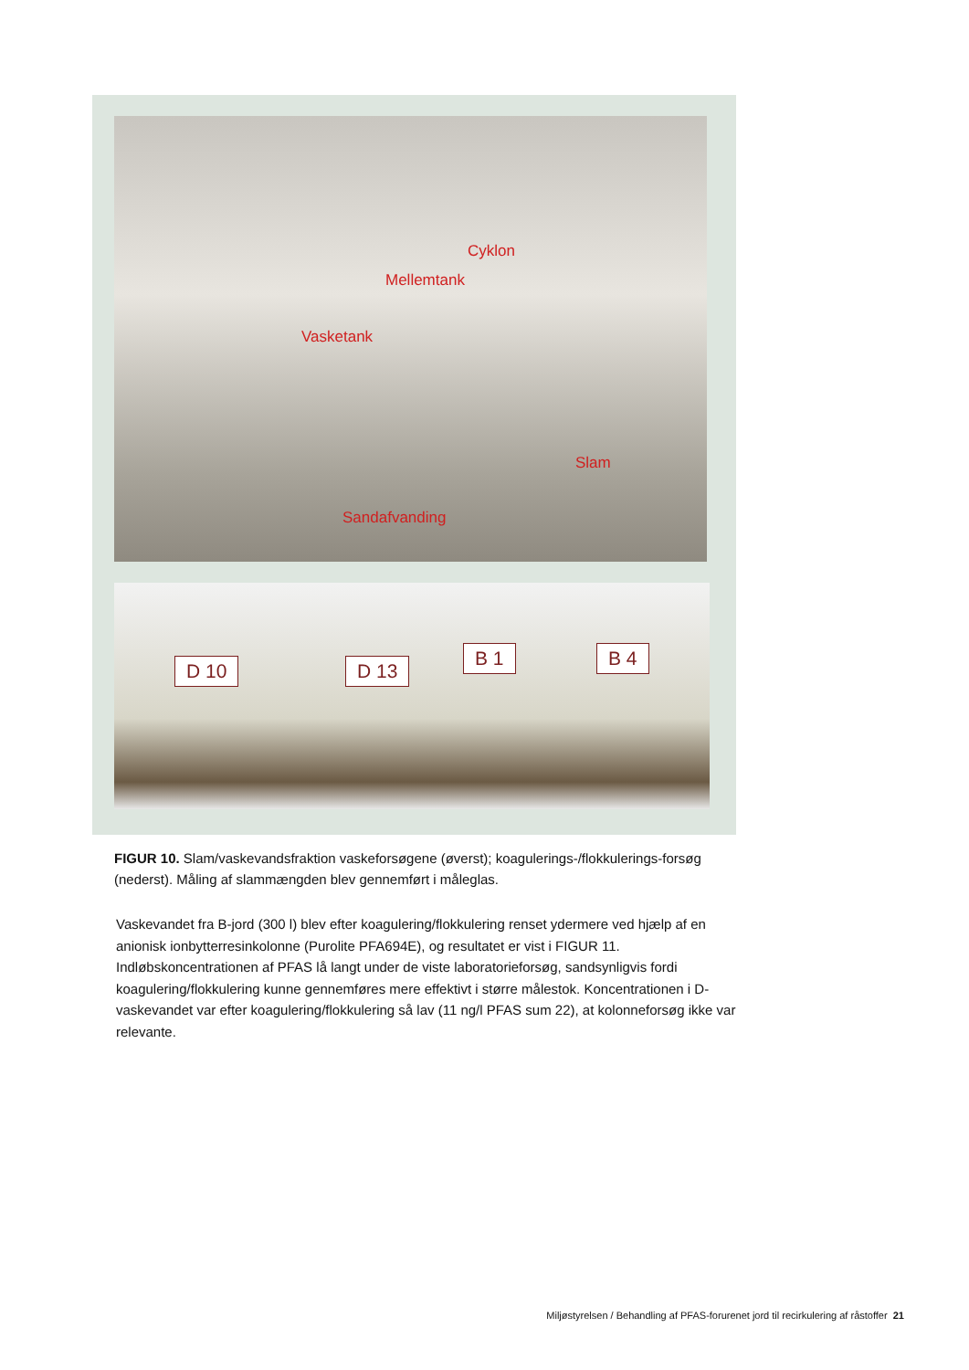Cyklon
Mellemtank
Vasketank
Slam
Sandafvanding
D 10 D 13
B 1 B 4
FIGUR 10. Slam/vaskevandsfraktion vaskeforsøgene (øverst); koagulerings-/flokkulerings-forsøg (nederst). Måling af slammængden blev gennemført i måleglas.
Vaskevandet fra B-jord (300 l) blev efter koagulering/flokkulering renset ydermere ved hjælp af en anionisk ionbytterresinkolonne (Purolite PFA694E), og resultatet er vist i FIGUR 11. Indløbskoncentrationen af PFAS lå langt under de viste laboratorieforsøg, sandsynligvis fordi koagulering/flokkulering kunne gennemføres mere effektivt i større målestok. Koncentrationen i D-vaskevandet var efter koagulering/flokkulering så lav (11 ng/l PFAS sum 22), at kolonneforsøg ikke var relevante.
Miljøstyrelsen / Behandling af PFAS-forurenet jord til recirkulering af råstoffer 21